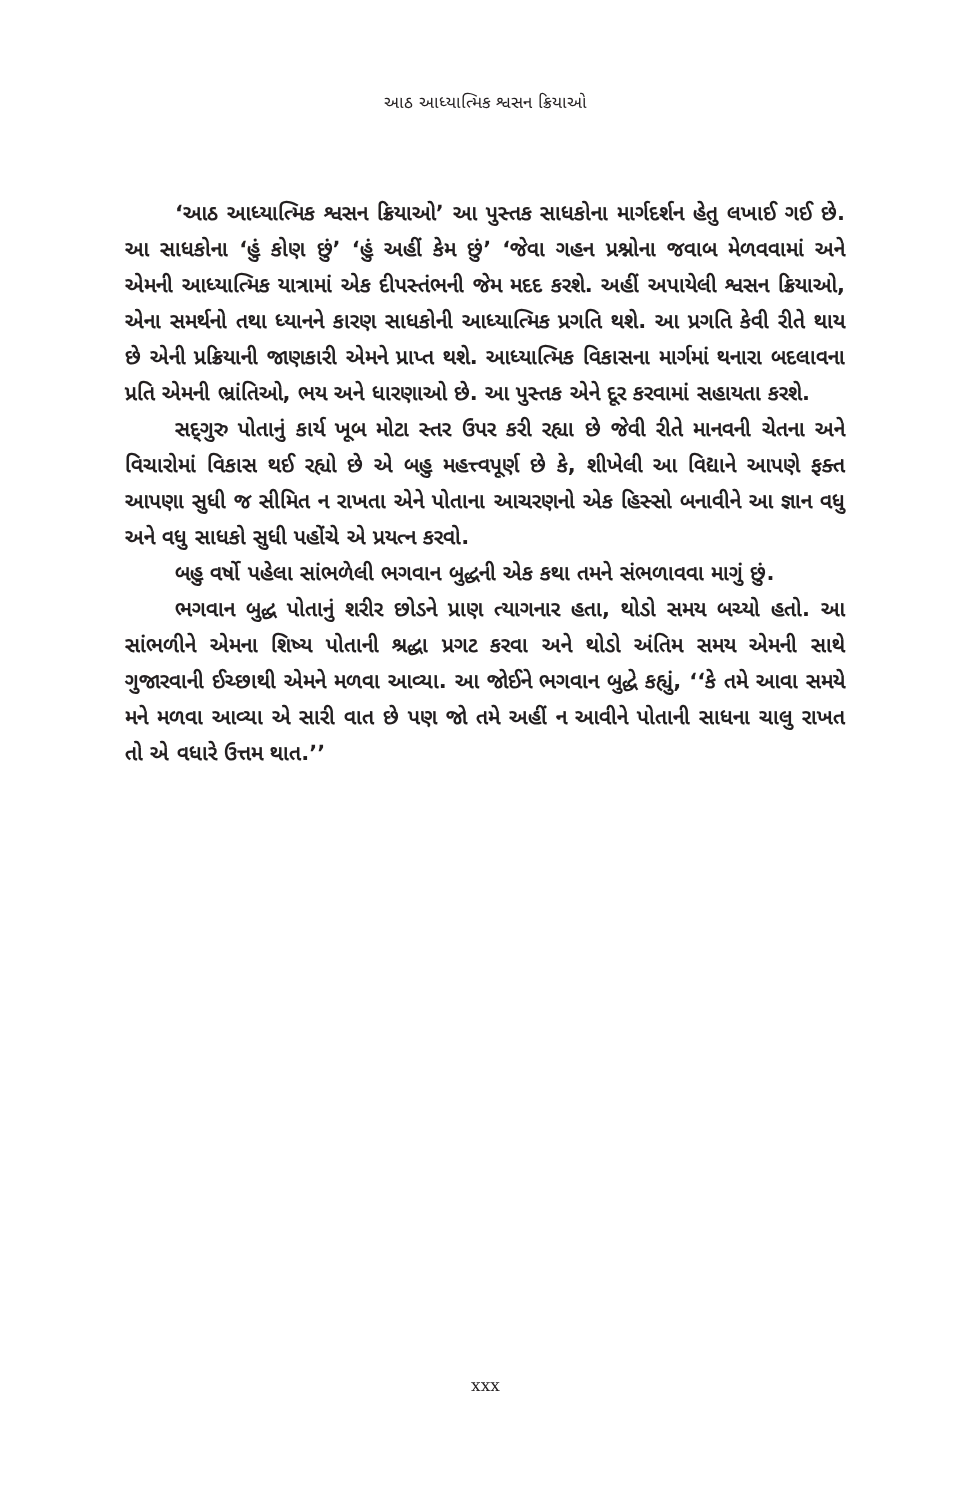આઠ આધ્યાત્મિક શ્વસન ક્રિયાઓ
‘આઠ આધ્યાત્મિક શ્વસન ક્રિયાઓ’ આ પુસ્તક સાધકોના માર્ગદર્શન હેતુ લખાઈ ગઈ છે. આ સાધકોના ‘હું કોણ છું’ ‘હું અહીં કેમ છું’ ‘જેવા ગહન પ્રશ્નોના જવાબ મેળવવામાં અને એમની આધ્યાત્મિક યાત્રામાં એક દીપસ્તંભની જેમ મદદ કરશે. અહીં અપાયેલી શ્વસન ક્રિયાઓ, એના સમર્થનો તથા ધ્યાનને કારણ સાધકોની આધ્યાત્મિક પ્રગતિ થશે. આ પ્રગતિ કેવી રીતે થાય છે એની પ્રક્રિયાની જાણકારી એમને પ્રાપ્ત થશે. આધ્યાત્મિક વિકાસના માર્ગમાં થનારા બદલાવના પ્રતિ એમની ભ્રાંતિઓ, ભય અને ધારણાઓ છે. આ પુસ્તક એને દૂર કરવામાં સહાયતા કરશે.
સદ્‌ગુરુ પોતાનું કાર્ય ખૂબ મોટા સ્તર ઉપર કરી રહ્યા છે જેવી રીતે માનવની ચેતના અને વિચારોમાં વિકાસ થઈ રહ્યો છે એ બહુ મહત્ત્વપૂર્ણ છે કે, શીખેલી આ વિદ્યાને આપણે ફક્ત આપણા સુધી જ સીમિત ન રાખતા એને પોતાના આચરણનો એક હિસ્સો બનાવીને આ જ્ઞાન વધુ અને વધુ સાધકો સુધી પહોંચે એ પ્રયત્ન કરવો.
બહુ વર્ષો પહેલા સાંભળેલી ભગવાન બુદ્ધની એક કથા તમને સંભળાવવા માગું છું.
ભગવાન બુદ્ધ પોતાનું શરીર છોડને પ્રાણ ત્યાગનાર હતા, થોડો સમય બચ્યો હતો. આ સાંભળીને એમના શિષ્ય પોતાની શ્રદ્ધા પ્રગટ કરવા અને થોડો અંતિમ સમય એમની સાથે ગુજારવાની ઈચ્છાથી એમને મળવા આવ્યા. આ જોઈને ભગવાન બુદ્ધે કહ્યું, ‘‘કે તમે આવા સમયે મને મળવા આવ્યા એ સારી વાત છે પણ જો તમે અહીં ન આવીને પોતાની સાધના ચાલુ રાખત તો એ વધારે ઉત્તમ થાત.’’
xxx